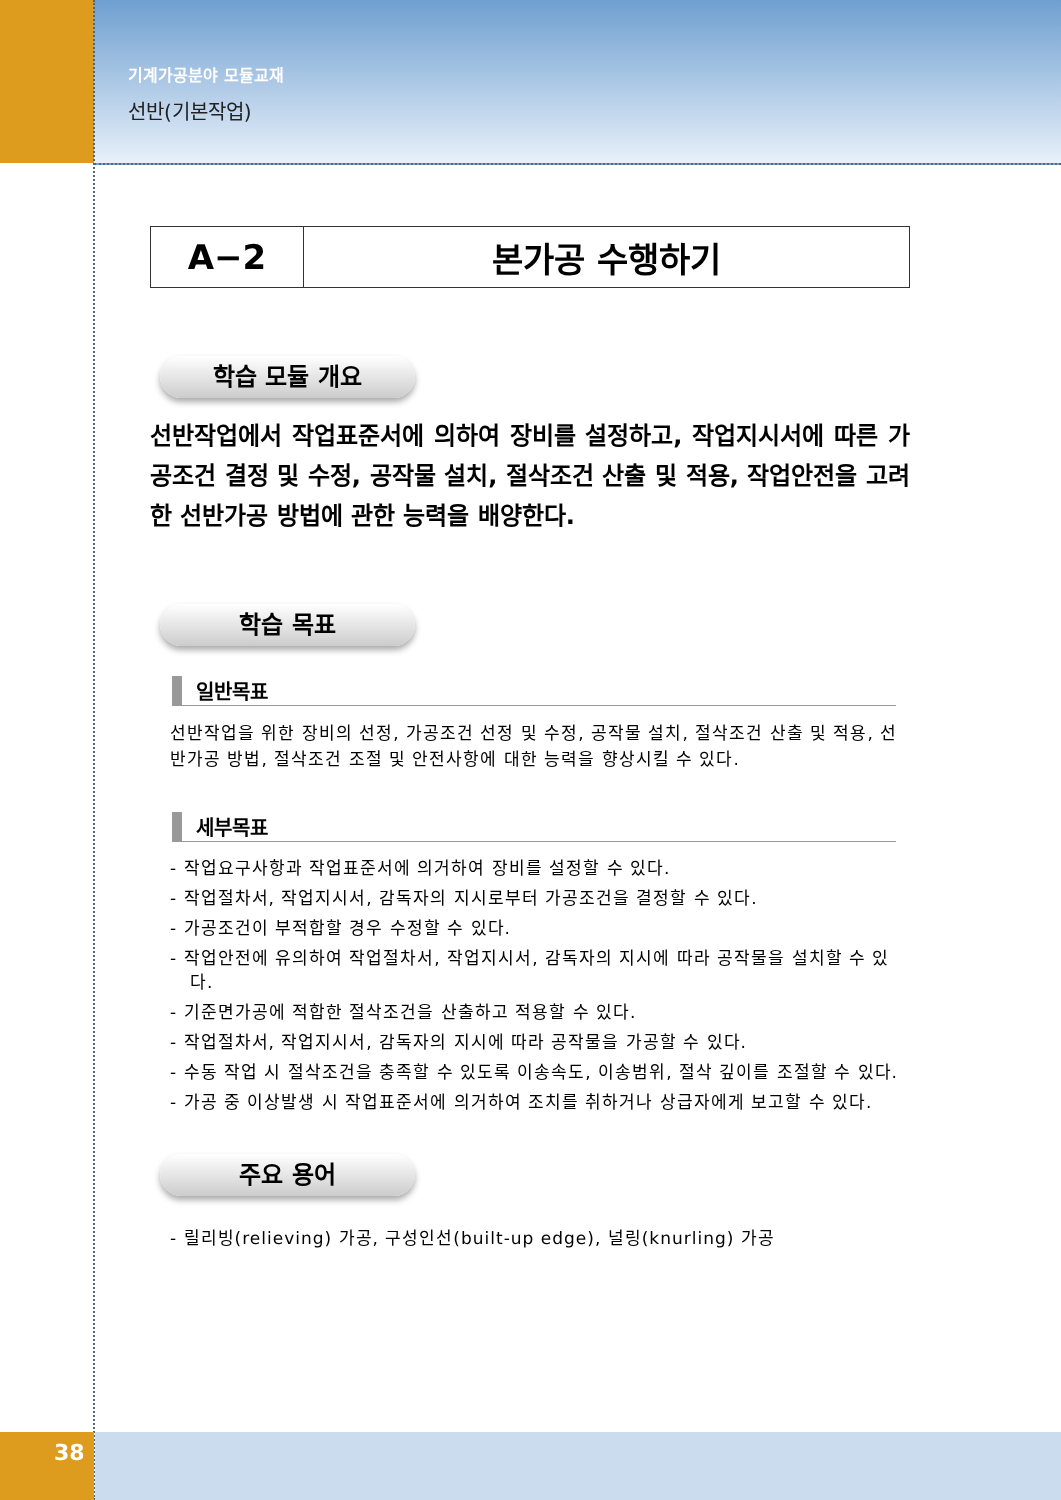기계가공분야 모듈교재
선반(기본작업)
| A−2 | 본가공 수행하기 |
학습 모듈 개요
선반작업에서 작업표준서에 의하여 장비를 설정하고, 작업지시서에 따른 가공조건 결정 및 수정, 공작물 설치, 절삭조건 산출 및 적용, 작업안전을 고려한 선반가공 방법에 관한 능력을 배양한다.
학습 목표
일반목표
선반작업을 위한 장비의 선정, 가공조건 선정 및 수정, 공작물 설치, 절삭조건 산출 및 적용, 선반가공 방법, 절삭조건 조절 및 안전사항에 대한 능력을 향상시킬 수 있다.
세부목표
- 작업요구사항과 작업표준서에 의거하여 장비를 설정할 수 있다.
- 작업절차서, 작업지시서, 감독자의 지시로부터 가공조건을 결정할 수 있다.
- 가공조건이 부적합할 경우 수정할 수 있다.
- 작업안전에 유의하여 작업절차서, 작업지시서, 감독자의 지시에 따라 공작물을 설치할 수 있다.
- 기준면가공에 적합한 절삭조건을 산출하고 적용할 수 있다.
- 작업절차서, 작업지시서, 감독자의 지시에 따라 공작물을 가공할 수 있다.
- 수동 작업 시 절삭조건을 충족할 수 있도록 이송속도, 이송범위, 절삭 깊이를 조절할 수 있다.
- 가공 중 이상발생 시 작업표준서에 의거하여 조치를 취하거나 상급자에게 보고할 수 있다.
주요 용어
- 릴리빙(relieving) 가공, 구성인선(built-up edge), 널링(knurling) 가공
38